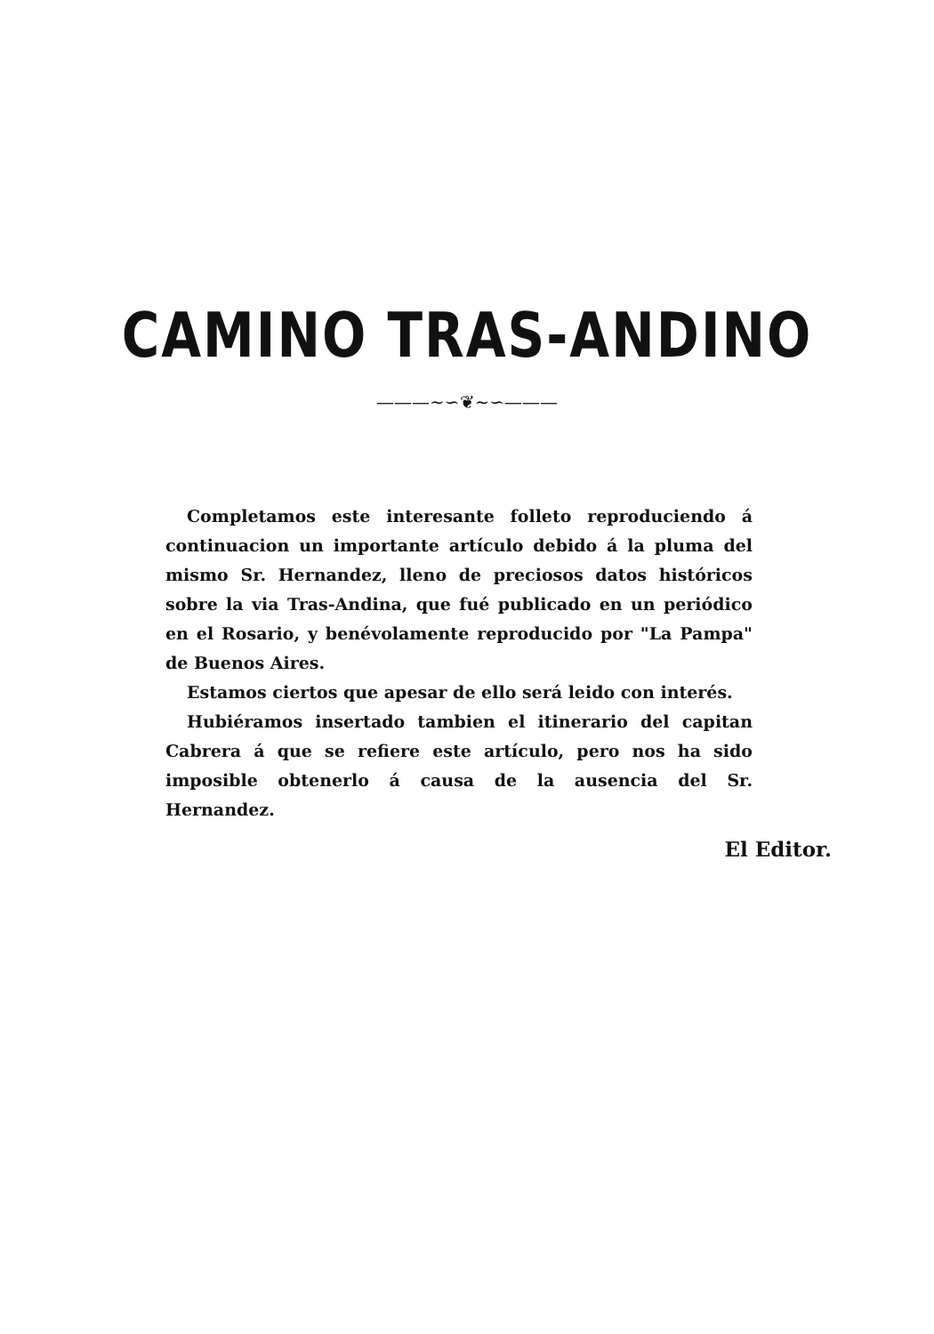CAMINO TRAS-ANDINO
———∼∽❦∼∽———
Completamos este interesante folleto reproduciendo á continuacion un importante artículo debido á la pluma del mismo Sr. Hernandez, lleno de preciosos datos históricos sobre la via Tras-Andina, que fué publicado en un periódico en el Rosario, y benévolamente reproducido por "La Pampa" de Buenos Aires.
Estamos ciertos que apesar de ello será leido con interés.
Hubiéramos insertado tambien el itinerario del capitan Cabrera á que se refiere este artículo, pero nos ha sido imposible obtenerlo á causa de la ausencia del Sr. Hernandez.
El Editor.